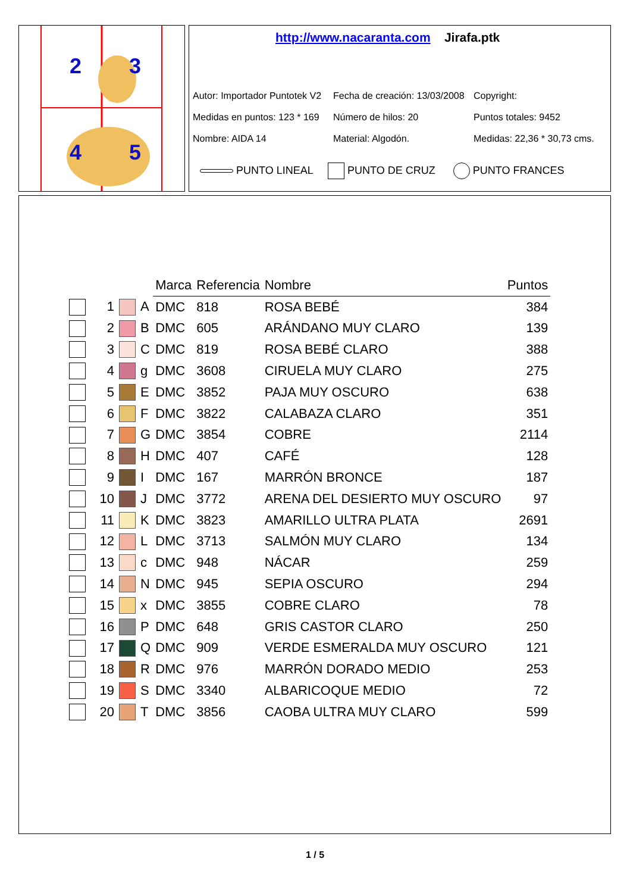2
3
4
5
http://www.nacaranta.com Jirafa.ptk
Autor: Importador Puntotek V2 Fecha de creación: 13/03/2008 Copyright: Medidas en puntos: 123 * 169 Número de hilos: 20 Puntos totales: 9452 Nombre: AIDA 14 Material: Algodón. Medidas: 22,36 * 30,73 cms.
PUNTO LINEAL PUNTO DE CRUZ PUNTO FRANCES
| | | | | Marca | Referencia | Nombre | Puntos |
| --- | --- | --- | --- | --- | --- | --- | --- |
| | 1 | | A | DMC | 818 | ROSA BEBÉ | 384 |
| | 2 | | B | DMC | 605 | ARÁNDANO MUY CLARO | 139 |
| | 3 | | C | DMC | 819 | ROSA BEBÉ CLARO | 388 |
| | 4 | | g | DMC | 3608 | CIRUELA MUY CLARO | 275 |
| | 5 | | E | DMC | 3852 | PAJA MUY OSCURO | 638 |
| | 6 | | F | DMC | 3822 | CALABAZA CLARO | 351 |
| | 7 | | G | DMC | 3854 | COBRE | 2114 |
| | 8 | | H | DMC | 407 | CAFÉ | 128 |
| | 9 | | I | DMC | 167 | MARRÓN BRONCE | 187 |
| | 10 | | J | DMC | 3772 | ARENA DEL DESIERTO MUY OSCURO | 97 |
| | 11 | | K | DMC | 3823 | AMARILLO ULTRA PLATA | 2691 |
| | 12 | | L | DMC | 3713 | SALMÓN MUY CLARO | 134 |
| | 13 | | c | DMC | 948 | NÁCAR | 259 |
| | 14 | | N | DMC | 945 | SEPIA OSCURO | 294 |
| | 15 | | x | DMC | 3855 | COBRE CLARO | 78 |
| | 16 | | P | DMC | 648 | GRIS CASTOR CLARO | 250 |
| | 17 | | Q | DMC | 909 | VERDE ESMERALDA MUY OSCURO | 121 |
| | 18 | | R | DMC | 976 | MARRÓN DORADO MEDIO | 253 |
| | 19 | | S | DMC | 3340 | ALBARICOQUE MEDIO | 72 |
| | 20 | | T | DMC | 3856 | CAOBA ULTRA MUY CLARO | 599 |
1 / 5